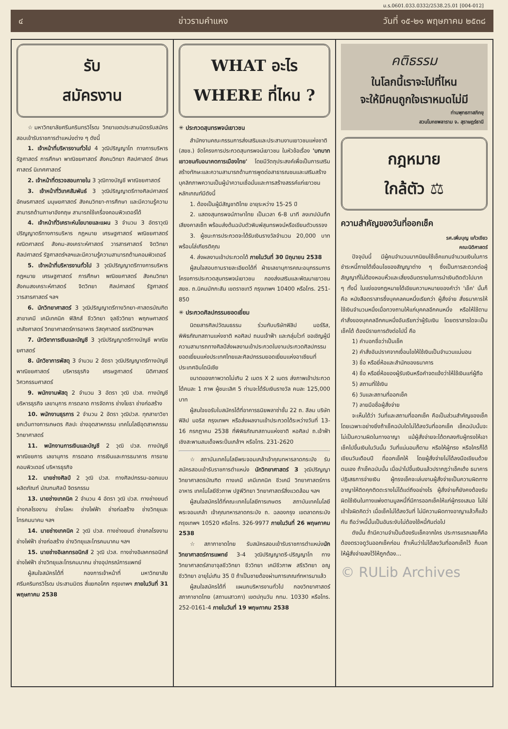ม.ร.0601.033.0332/2538.25.01 [004-012]
๔ ข่าวรามคำแหง วันที่ ๑๕-๒๑ พฤษภาคม ๒๕๓๘
รับ
สมัครงาน
☆มหาวิทยาลัยศรีนครินทรวิโรฒ วิทยาเขตประสานมิตรรับสมัครสอบเข้ารับราชการตำแหน่งต่าง ๆ ดังนี้
1. เจ้าหน้าที่บริหารงานทั่วไป 4 วุฒิปริญญาโท ทางการบริหาร รัฐศาสตร์ การศึกษา พาณิชยศาสตร์ สังคมวิทยา ศิลปศาสตร์ อักษรศาสตร์ นิเทศศาสตร์
2. เจ้าหน้าที่ตรวจสอบภายใน 3 วุฒิทางบัญชี พาณิชยศาสตร์
3. เจ้าหน้าที่วิเทศสัมพันธ์ 3 วุฒิปริญญาตรีทางศิลปศาสตร์ อักษรศาสตร์ มนุษยศาสตร์ สังคมวิทยา-การศึกษา และมีความรู้ความสามารถด้านภาษาอังกฤษ สามารถใช้เครื่องคอมพิวเตอร์ได้
4. เจ้าหน้าที่วิเคราะห์นโยบายและแผน 3 จำนวน 3 อัตราวุฒิปริญญาตรีทางการบริหาร กฎหมาย เศรษฐศาสตร์ พณิชยศาสตร์ คณิตศาสตร์ สังคม-สงเคราะห์ศาสตร์ วารสารศาสตร์ จิตวิทยา ศิลปศาสตร์ รัฐศาสตร์ฯลฯและมีความรู้ความสามารถด้านคอมพิวเตอร์
5. เจ้าหน้าที่บริหารงานทั่วไป 3 วุฒิปริญญาตรีทางการบริหาร กฎหมาย เศรษฐศาสตร์ การศึกษา พณิชยศาสตร์ สังคมวิทยา สังคมสงเคราะห์ศาสตร์ จิตวิทยา ศิลปศาสตร์ รัฐศาสตร์ วารสารศาสตร์ ฯลฯ
6. นักวิทยาศาสตร์ 3 วุฒิปริญญาตรีทางวิทยา-ศาสตรบัณฑิต สาขาเคมี เคมีเทคนิค ฟิสิกส์ ชีววิทยา จุลชีววิทยา พฤกษศาสตร์ เภสัชศาสตร์ วิทยาศาสตร์การอาหาร วัสดุศาสตร์ ธรณีวิทยาฯลฯ
7. นักวิชาการเงินและบัญชี 3 วุฒิปริญญาตรีทางบัญชี พาณิชยศาสตร์
8. นักวิชาการพัสดุ 3 จำนวน 2 อัตรา วุฒิปริญญาตรีทางบัญชี พาณิชยศาสตร์ บริหารธุรกิจ เศรษฐศาสตร์ นิติศาสตร์ วิศวกรรมศาสตร์
9. พนักงานพัสดุ 2 จำนวน 3 อัตรา วุฒิ ปวส. ทางบัญชี บริหารธุรกิจ เลขานุการ การตลาด การจัดการ ช่างโยธา ช่างก่อสร้าง
10. พนักงานธุรการ 2 จำนวน 2 อัตรา วุฒิปวส. ทุกสาขาวิชา ยกเว้นทางการเกษตร ศิลปะ ช่างอุตสาหกรรม เทคโนโลยีอุตสาหกรรม วิทยาศาสตร์
11. พนักงานการเงินและบัญชี 2 วุฒิ ปวส. ทางบัญชี พาณิชยการ เลขานุการ การตลาด การเงินและการธนาคาร การขาย คอมพิวเตอร์ บริหารธุรกิจ
12. นายช่างศิลป์ 2 วุฒิ ปวส. ทางศิลปกรรม-ออกแบบผลิตภัณฑ์ มัณฑนศิลป์ จิตรกรรม
13. นายช่างเทคนิค 2 จำนวน 4 อัตรา วุฒิ ปวส. ทางช่างยนต์ ช่างกลโรงงาน ช่างโลหะ ช่างไฟฟ้า ช่างก่อสร้าง ช่างวิทยุและโทรคมนาคม ฯลฯ
14. นายช่างเทคนิค 2 วุฒิ ปวส. ทางช่างยนต์ ช่างกลโรงงาน ช่างไฟฟ้า ช่างก่อสร้าง ช่างวิทยุและโทรคมนาคม ฯลฯ
15. นายช่างอิเลกทรอนิกส์ 2 วุฒิ ปวส. ทางช่างอิเลคทรอนิกส์ ช่างไฟฟ้า ช่างวิทยุและโทรคมนาคม ช่างอุปกรณ์การแพทย์
ผู้สนใจสมัครได้ที่ กองการเจ้าหน้าที่ มหาวิทยาลัยศรีนครินทรวิโรฒ ประสานมิตร สี่แยกอโศก กรุงเทพฯ ภายในวันที่ 31 พฤษภาคม 2538
WHAT อะไร
WHERE ที่ไหน ?
✳ ประกวดสุนทรพจน์เยาวชน
สำนักงานคณะกรรมการส่งเสริมและประสานงานเยาวชนแห่งชาติ (สยช.) จัดโครงการประกวดสุนทรพจน์เยาวชน ในหัวข้อเรื่อง 'บทบาทเยาวชนกับอนาคตการเมืองไทย' โดยมีวัตถุประสงค์เพื่อเป็นการเสริมสร้างทักษะและความสามารถด้านการพูดต่อสาธารณชนและเสริมสร้างบุคลิกภาพความเป็นผู้นำความเชื่อมั่นและการสร้างสรรค์แก่เยาวชน หลักเกณฑ์มีดังนี้
1. ต้องเป็นผู้มีสัญชาติไทย อายุระหว่าง 15-25 ปี
2. แสดงสุนทรพจน์ภาษาไทย เป็นเวลา 6-8 นาที ลงเทปบันทึกเสียงคาสเซ็ท พร้อมส่งต้นฉบับตัวพิมพ์สุนทรพจน์หรือเขียนตัวบรรจง
3. ผู้ชนะการประกวดจะได้รับเงินรางวัลจำนวน 20,000 บาท พร้อมโล่เกียรติคุณ
4. ส่งผลงานเข้าประกวดได้ ภายในวันที่ 30 มิถุนายน 2538
ผู้สนใจสอบถามรายละเอียดได้ที่ ฝ่ายเลขานุการคณะอนุกรรมการโครงการประกวดสุนทรพจน์เยาวชน กองส่งเสริมและพัฒนาเยาวชน สยช. ถ.นิคมมักกะสัน เขตราชเทวี กรุงเทพฯ 10400 หรือโทร. 251-850
✳ ประกวดศิลปกรรมยอดเยี่ยม
นิตยสารศิลปวัฒนธรรม ร่วมกับบริษัทฟิลิป มอร์ริส, พิพิธภัณฑสถานแห่งชาติ หอศิลป ถนนเจ้าฟ้า และกลุ่มไวท์ ขอเชิญผู้มีความสามารถทางศิลป์ส่งผลงานเข้าประกวดในงานประกวดศิลปกรรมยอดเยี่ยมแห่งประเทศไทยและศิลปกรรมยอดเยี่ยมแห่งอาเซียนที่ประเทศอินโดนีเซีย
ขนาดของภาพวาดไม่เกิน 2 เมตร X 2 เมตร ส่งภาพเข้าประกวดได้คนละ 1 ภาพ ผู้ชนะเลิศ 5 ท่านจะได้รับเงินรางวัล คนละ 125,000 บาท
ผู้สนใจขอรับใบสมัครได้ที่อาคารธนิยพลาซ่าชั้น 22 ถ. สีลม บริษัทฟิลิป มอริส กรุงเทพฯ หรือส่งผลงานเข้าประกวดได้ระหว่างวันที่ 13-16 กรกฎาคม 2538 ที่พิพิธภัณฑสถานแห่งชาติ หอศิลป ถ.เจ้าฟ้า เชิงสะพานสมเด็จพระปิ่นเกล้าฯ หรือโทร. 231-2620
☆สถาบันเทคโนโลยีพระจอมเกล้าเจ้าคุณทหารลาดกระบัง รับสมัครสอบเข้ารับราชการตำแหน่ง นักวิทยาศาสตร์ 3 วุฒิปริญญาวิทยาศาสตรบัณฑิต ทางเคมี เคมีเทคนิค ชีวเคมี วิทยาศาสตร์การอาหาร เทคโนโลยีชีวภาพ ปฐพีวิทยา วิทยาศาสตร์สิ่งแวดล้อม ฯลฯ
ผู้สนใจสมัครได้ที่คณะเทคโนโลยีการเกษตร สถาบันเทคโนโลยีพระจอมเกล้า เจ้าคุณทหารลาดกระบัง ถ. ฉลองกรุง เขตลาดกระบัง กรุงเทพฯ 10520 หรือโทร. 326-9977 ภายในวันที่ 26 พฤษภาคม 2538
☆สภากาชาดไทย รับสมัครสอบเข้ารับราชการตำแหน่งนักวิทยาศาสตร์การแพทย์ 3-4 วุฒิปริญญาตรี-ปริญญาโท ทางวิทยาศาสตร์สาขาจุลชีววิทยา ชีววิทยา เคมีชีวภาพ สรีรวิทยา อณูชีววิทยา อายุไม่เกิน 35 ปี ถ้าเป็นชายต้องผ่านการเกณฑ์ทหารมาแล้ว
ผู้สนใจสมัครได้ที่ แผนกบริหารงานทั่วไป กองวิทยาศาสตร์ สภากาชาดไทย (สถานเสาวภา) เขตปทุมวัน กทม. 10330 หรือโทร. 252-0161-4 ภายในวันที่ 19 พฤษภาคม 2538
คติธรรม
ในโลกนี้เราจะไปที่ไหน
จะให้มีคนถูกใจเราหมดไม่มี
ท่านพุทธทาสภิกขุ
สวนโมกขพลาราม จ. สุราษฎร์ธานี
กฎหมาย
ใกล้ตัว ⚖
ความสำคัญของวันที่ออกเช็ค
รศ.เพิ่มบุญ แก้วเขียว
คณะนิติศาสตร์
ปัจจุบันนี้ มีผู้คนจำนวนมากนิยมใช้เช็คแทนจำนวนเงินในการชำระหนี้ภายใต้เงื่อนไขของสัญญาต่าง ๆ ซึ่งเป็นการสะดวกต่อผู้สัญญาที่ไม่ต้องหอบหิ้วและเสี่ยงอันตรายในการนำเงินติดตัวไปมาก ๆ ทั้งนี้ ในแง่ของกฎหมายได้เขียนความหมายของคำว่า 'เช็ค' นั้นก็คือ หนังสือตราสารซึ่งบุคคลคนหนึ่งเรียกว่า ผู้สั่งจ่าย สั่งธนาคารให้ใช้เงินจำนวนหนึ่งเมื่อทวงถามให้แก่บุคคลอีกคนหนึ่ง หรือให้ใช้ตามคำสั่งของบุคคลอีกคนหนึ่งอันเรียกว่าผู้รับเงิน โดยตราสารใดจะเป็นเช็คได้ ต้องมีรายการดังต่อไปนี้ คือ
1) คำบอกชื่อว่าเป็นเช็ค
2) คำสั่งอันปราศจากเงื่อนไขให้ใช้เงินเป็นจำนวนแน่นอน
3) ชื่อ หรือยี่ห้อและสำนักของธนาคาร
4) ชื่อ หรือยี่ห้อของผู้รับเงินหรือคำจดแจ้งว่าให้ใช้เงินแก่ผู้ถือ
5) สถานที่ใช้เงิน
6) วันและสถานที่ออกเช็ค
7) ลายมือชื่อผู้สั่งจ่าย
จะเห็นได้ว่า วันที่และสถานที่ออกเช็ค คือเป็นส่วนสำคัญของเช็ค โดยเฉพาะอย่างยิ่งถ้าเช็คฉบับใดไม่ได้ลงวันที่ออกเช็ค เช็คฉบับนั้นจะไม่เป็นความผิดในทางอาญา แม้ผู้สั่งจ่ายจะได้ตกลงกับผู้ทรงให้เอาเช็คไปขึ้นเงินในวันนั้น วันที่แน่นอนก็ตาม หรือให้ผู้ทรง หรือใครก็ได้ เขียนวันเดือนปี ที่ออกเช็คให้ โดยผู้สั่งจ่ายไม่ได้ลงมือเขียนด้วยตนเอง ถ้าเช็คฉบับนั้น เมื่อนำไปขึ้นเงินแล้วปรากฏว่าเช็คเด้ง ธนาคารปฏิเสธการจ่ายเงิน ผู้ทรงเช็คจะเล่นงานผู้สั่งจ่ายเป็นความผิดทางอาญาให้ติดคุกติดตะรางไม่ได้แต่ถึงอย่างไร ผู้สั่งจ่ายก็ยังคงต้องรับผิดใช้เงินในทางแพ่งตามมูลหนี้ที่มีการออกเช็คให้แก่ผู้ทรงเสมอ ไม่ใช่เข้าใจผิดคิดว่า เมื่อเช็คไม่ได้ลงวันที่ ไม่มีความผิดทางอาญาแล้วก็แล้วกัน ถือว่าหนี้นั้นเป็นอันระงับไม่ต้องใช้หนี้กันต่อไป
ดังนั้น ถ้ามีความจำเป็นต้องรับเช็คจากใคร ประการแรกเลยก็คือ ต้องตรวจดูวันออกเช็คก่อน ถ้าเห็นว่าไม่ได้ลงวันที่ออกเช็คไว้ ก็บอกให้ผู้สั่งจ่ายลงไว้ให้ถูกต้อง...
© RULib Archives